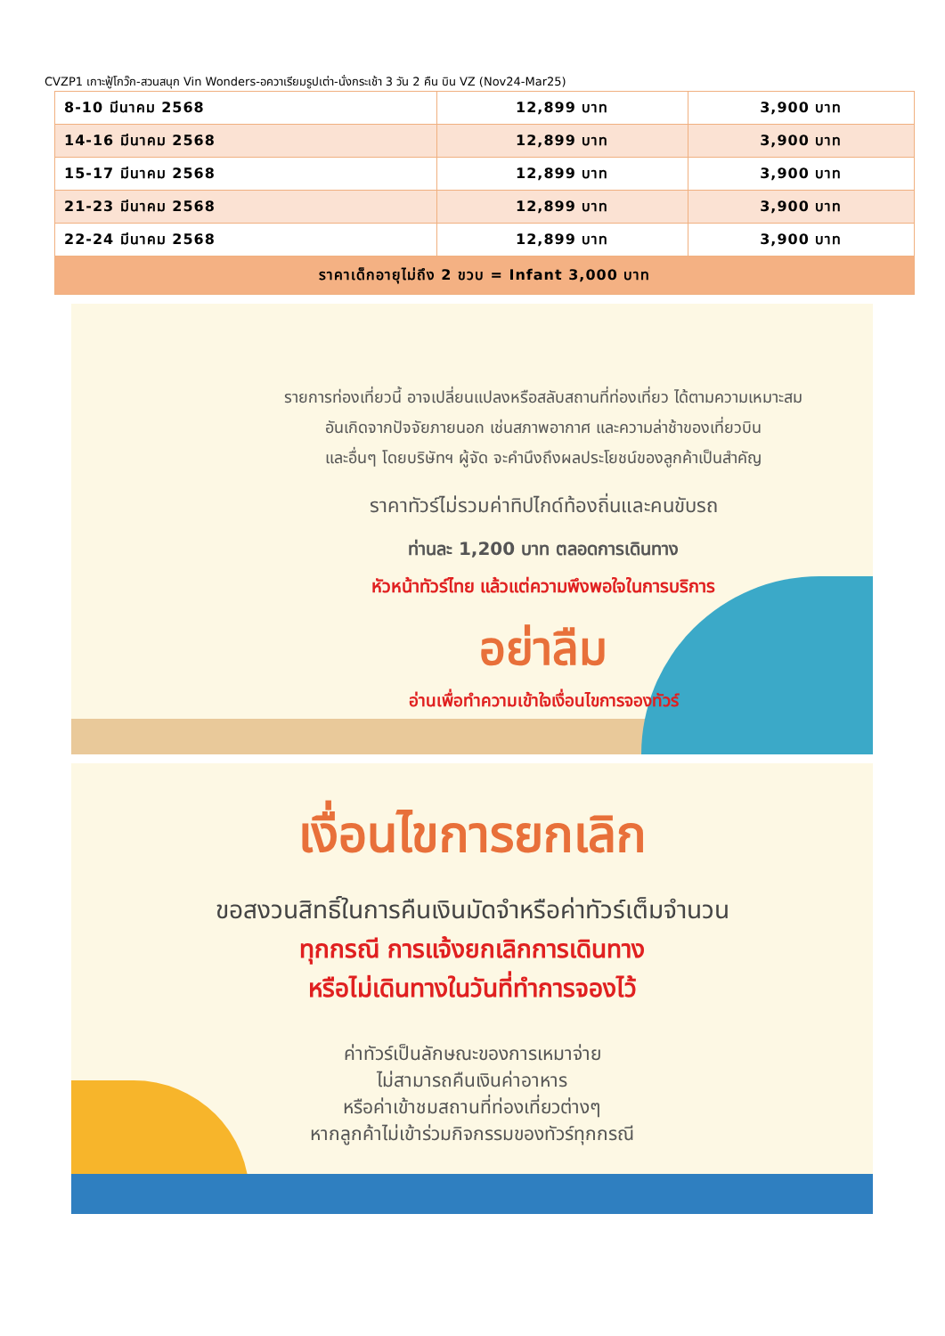CVZP1 เกาะฟู้โกว๊ก-สวนสนุก Vin Wonders-อควาเรียมรูปเต่า-นั่งกระเช้า 3 วัน 2 คืน บิน VZ (Nov24-Mar25)
| 8-10 มีนาคม 2568 | 12,899 บาท | 3,900 บาท |
| 14-16 มีนาคม 2568 | 12,899 บาท | 3,900 บาท |
| 15-17 มีนาคม 2568 | 12,899 บาท | 3,900 บาท |
| 21-23 มีนาคม 2568 | 12,899 บาท | 3,900 บาท |
| 22-24 มีนาคม 2568 | 12,899 บาท | 3,900 บาท |
| ราคาเด็กอายุไม่ถึง 2 ขวบ = Infant 3,000 บาท | | |
รายการท่องเที่ยวนี้ อาจเปลี่ยนแปลงหรือสลับสถานที่ท่องเที่ยว ได้ตามความเหมาะสม
อันเกิดจากปัจจัยภายนอก เช่นสภาพอากาศ และความล่าช้าของเที่ยวบิน
และอื่นๆ โดยบริษัทฯ ผู้จัด จะคำนึงถึงผลประโยชน์ของลูกค้าเป็นสำคัญ
ราคาทัวร์ไม่รวมค่าทิปไกด์ท้องถิ่นและคนขับรถ
ท่านละ 1,200 บาท ตลอดการเดินทาง
หัวหน้าทัวร์ไทย แล้วแต่ความพึงพอใจในการบริการ
อย่าลืม
อ่านเพื่อทำความเข้าใจเงื่อนไขการจองทัวร์
เงื่อนไขการยกเลิก
ขอสงวนสิทธิ์ในการคืนเงินมัดจำหรือค่าทัวร์เต็มจำนวน
ทุกกรณี การแจ้งยกเลิกการเดินทาง
หรือไม่เดินทางในวันที่ทำการจองไว้
ค่าทัวร์เป็นลักษณะของการเหมาจ่าย
ไม่สามารถคืนเงินค่าอาหาร
หรือค่าเข้าชมสถานที่ท่องเที่ยวต่างๆ
หากลูกค้าไม่เข้าร่วมกิจกรรมของทัวร์ทุกกรณี